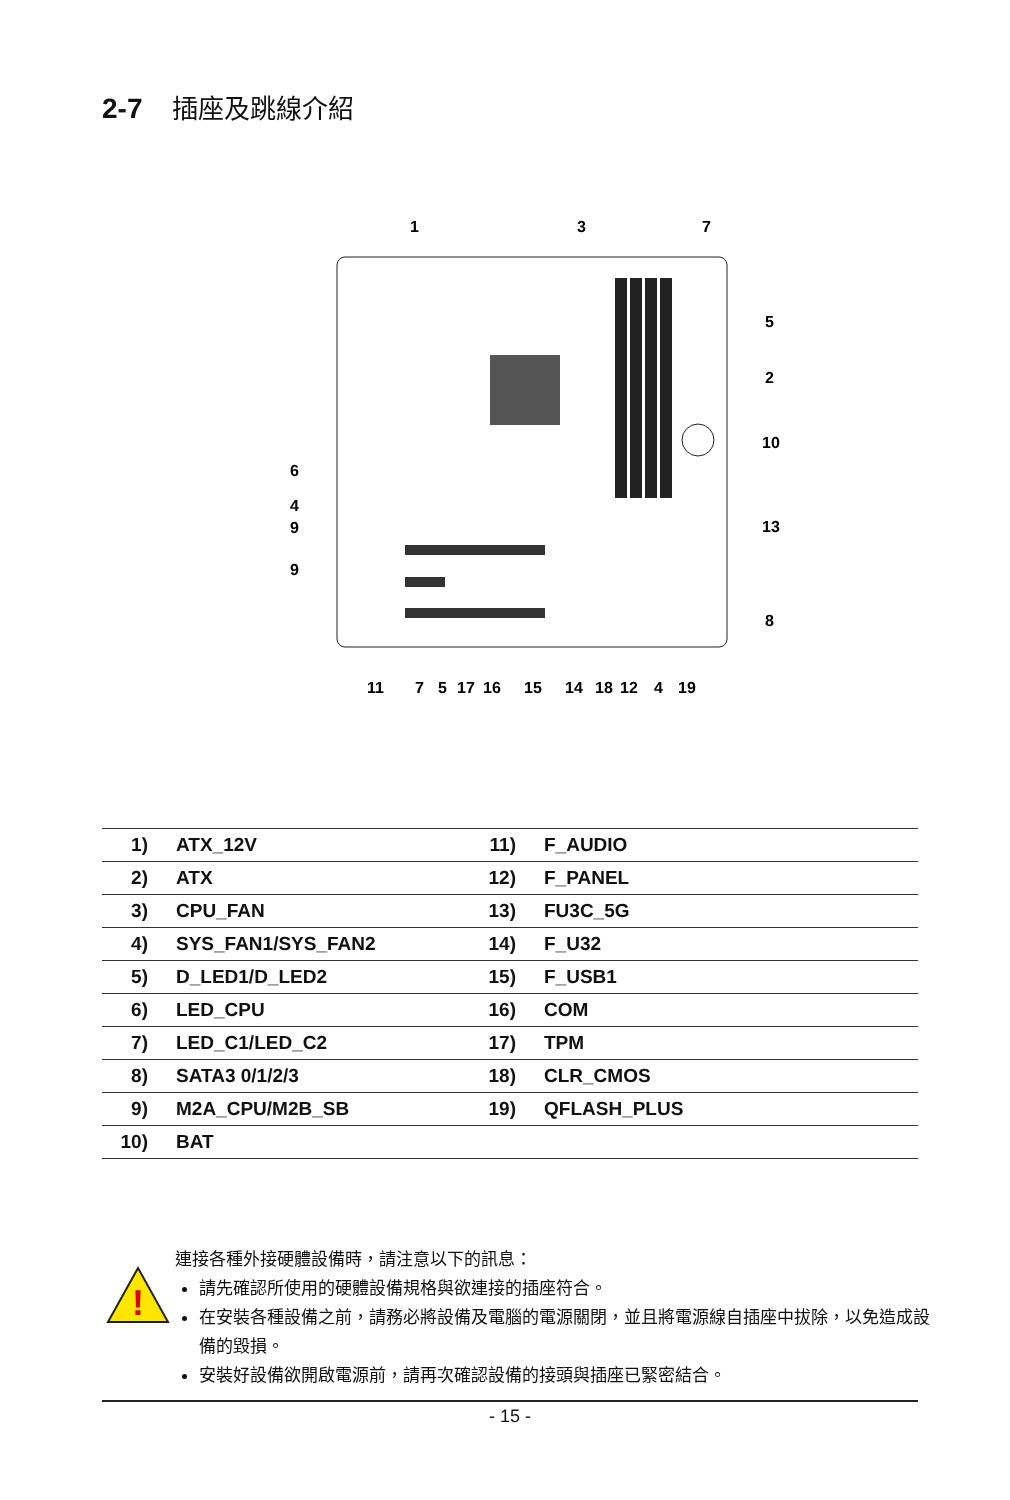2-7 插座及跳線介紹
1
3
7
5
2
10
13
8
6
4
9
9
11
7
5
17
16
15
14
18
12
4
19
| 1) | ATX_12V | 11) | F_AUDIO |
| 2) | ATX | 12) | F_PANEL |
| 3) | CPU_FAN | 13) | FU3C_5G |
| 4) | SYS_FAN1/SYS_FAN2 | 14) | F_U32 |
| 5) | D_LED1/D_LED2 | 15) | F_USB1 |
| 6) | LED_CPU | 16) | COM |
| 7) | LED_C1/LED_C2 | 17) | TPM |
| 8) | SATA3 0/1/2/3 | 18) | CLR_CMOS |
| 9) | M2A_CPU/M2B_SB | 19) | QFLASH_PLUS |
| 10) | BAT | | |
!
連接各種外接硬體設備時，請注意以下的訊息：
請先確認所使用的硬體設備規格與欲連接的插座符合。
在安裝各種設備之前，請務必將設備及電腦的電源關閉，並且將電源線自插座中拔除，以免造成設備的毀損。
安裝好設備欲開啟電源前，請再次確認設備的接頭與插座已緊密結合。
- 15 -